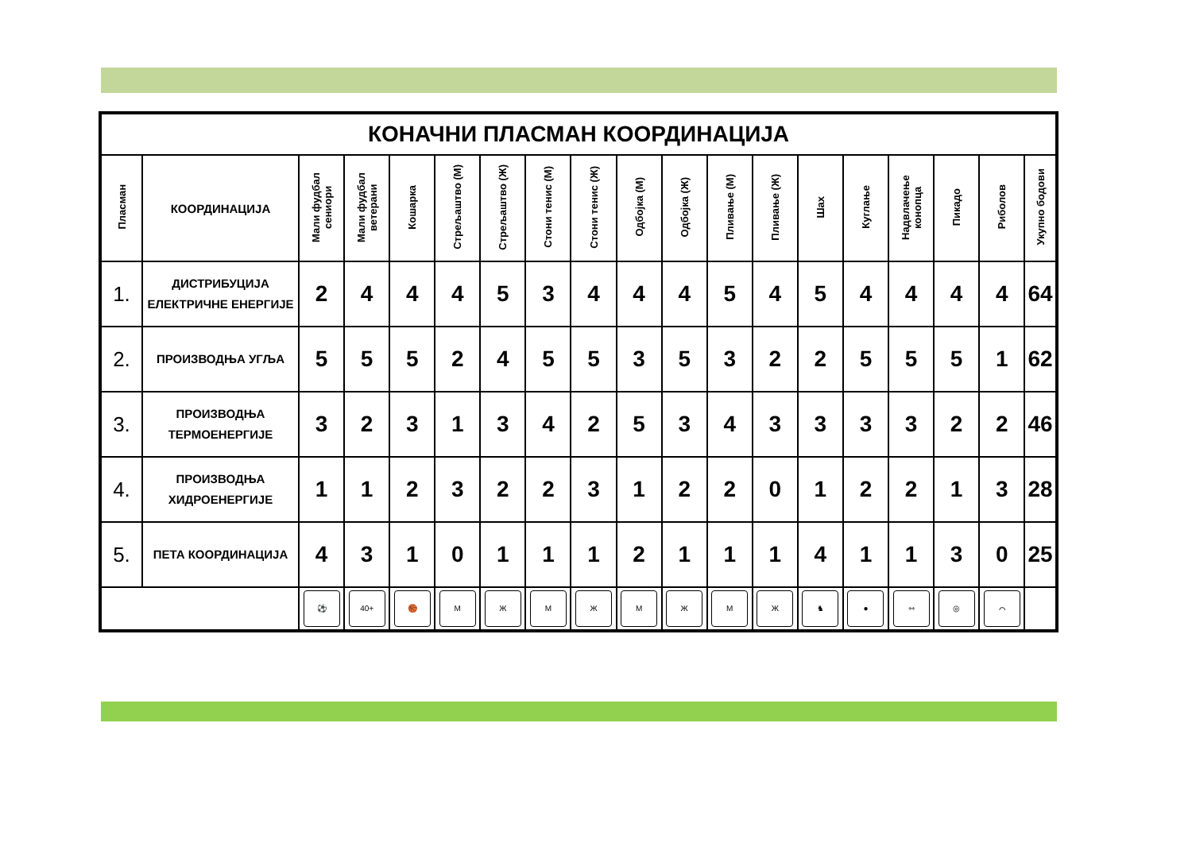| КОНАЧНИ ПЛАСМАН КООРДИНАЦИЈА | | | | | | | | | | | | | | | | | | |
| Пласман | КООРДИНАЦИЈА | Мали фудбал сениори | Мали фудбал ветерани | Кошарка | Стрељаштво (М) | Стрељаштво (Ж) | Стони тенис (М) | Стони тенис (Ж) | Одбојка (М) | Одбојка (Ж) | Пливање (М) | Пливање (Ж) | Шах | Куглање | Надвлачење конопца | Пикадо | Риболов | Укупно бодови |
| 1. | ДИСТРИБУЦИЈА ЕЛЕКТРИЧНЕ ЕНЕРГИЈЕ | 2 | 4 | 4 | 4 | 5 | 3 | 4 | 4 | 4 | 5 | 4 | 5 | 4 | 4 | 4 | 4 | 64 |
| 2. | ПРОИЗВОДЊА УГЉА | 5 | 5 | 5 | 2 | 4 | 5 | 5 | 3 | 5 | 3 | 2 | 2 | 5 | 5 | 5 | 1 | 62 |
| 3. | ПРОИЗВОДЊА ТЕРМОЕНЕРГИЈЕ | 3 | 2 | 3 | 1 | 3 | 4 | 2 | 5 | 3 | 4 | 3 | 3 | 3 | 3 | 2 | 2 | 46 |
| 4. | ПРОИЗВОДЊА ХИДРОЕНЕРГИЈЕ | 1 | 1 | 2 | 3 | 2 | 2 | 3 | 1 | 2 | 2 | 0 | 1 | 2 | 2 | 1 | 3 | 28 |
| 5. | ПЕТА КООРДИНАЦИЈА | 4 | 3 | 1 | 0 | 1 | 1 | 1 | 2 | 1 | 1 | 1 | 4 | 1 | 1 | 3 | 0 | 25 |
| | | ⚽ | 40+ | 🏀 | М | Ж | М | Ж | М | Ж | М | Ж | ♞ | ● | ⇿ | ◎ | ⌒ | |